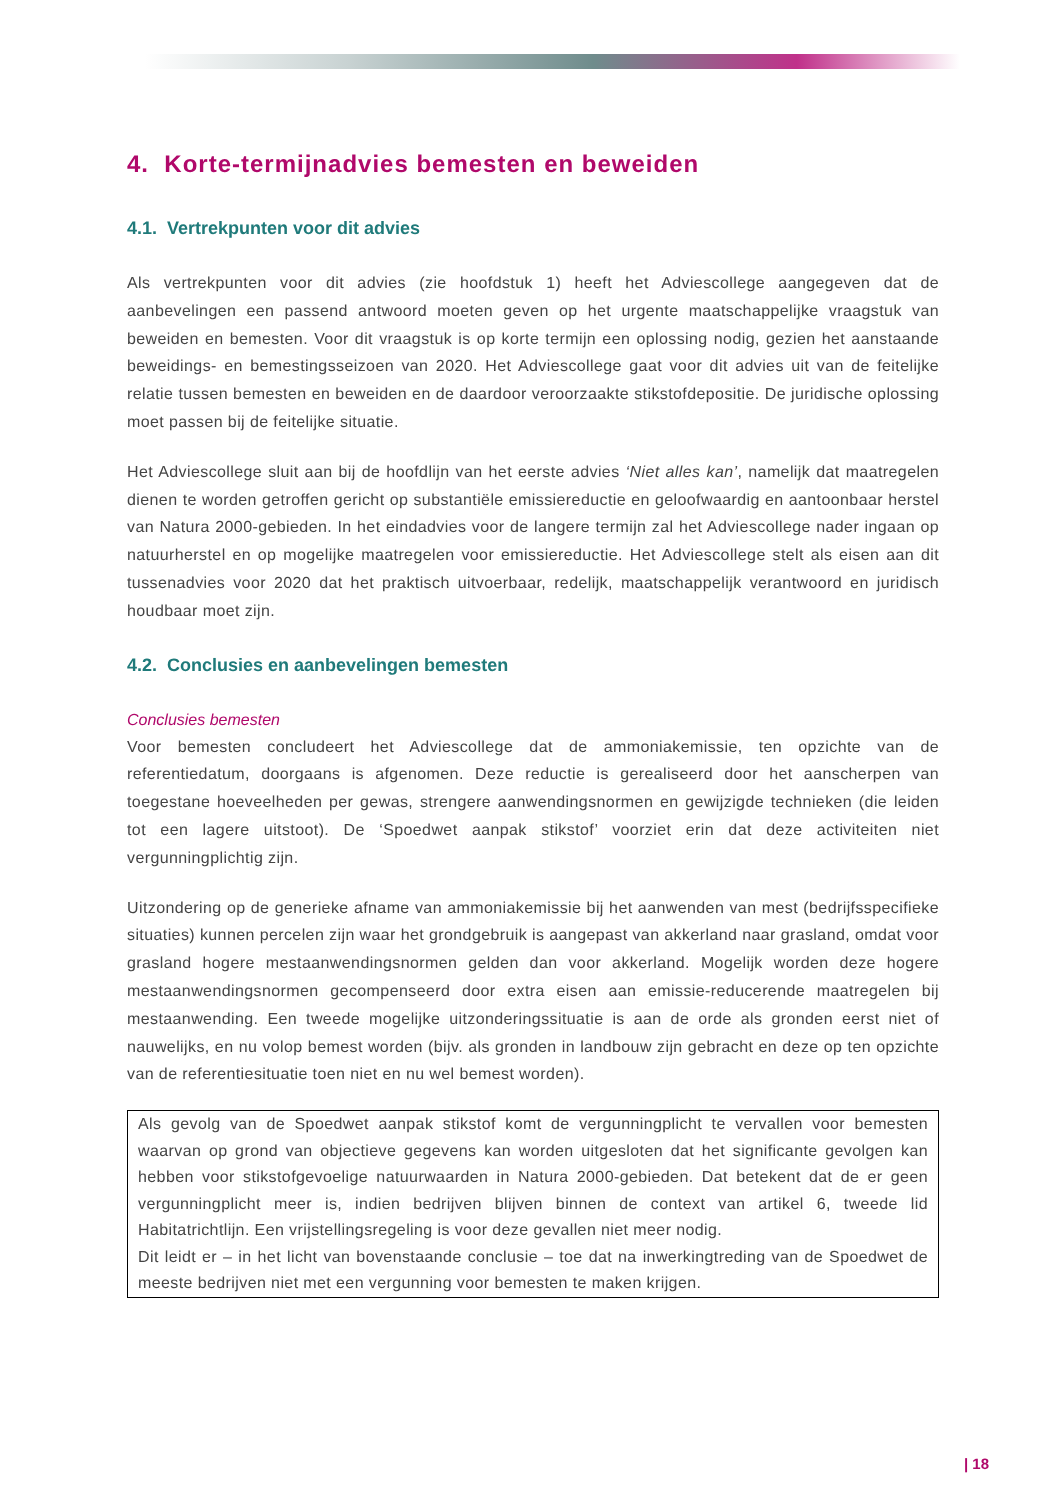4. Korte-termijnadvies bemesten en beweiden
4.1. Vertrekpunten voor dit advies
Als vertrekpunten voor dit advies (zie hoofdstuk 1) heeft het Adviescollege aangegeven dat de aanbevelingen een passend antwoord moeten geven op het urgente maatschappelijke vraagstuk van beweiden en bemesten. Voor dit vraagstuk is op korte termijn een oplossing nodig, gezien het aanstaande beweidings- en bemestingsseizoen van 2020. Het Adviescollege gaat voor dit advies uit van de feitelijke relatie tussen bemesten en beweiden en de daardoor veroorzaakte stikstofdepositie. De juridische oplossing moet passen bij de feitelijke situatie.
Het Adviescollege sluit aan bij de hoofdlijn van het eerste advies ‘Niet alles kan’, namelijk dat maatregelen dienen te worden getroffen gericht op substantiële emissiereductie en geloofwaardig en aantoonbaar herstel van Natura 2000-gebieden. In het eindadvies voor de langere termijn zal het Adviescollege nader ingaan op natuurherstel en op mogelijke maatregelen voor emissiereductie. Het Adviescollege stelt als eisen aan dit tussenadvies voor 2020 dat het praktisch uitvoerbaar, redelijk, maatschappelijk verantwoord en juridisch houdbaar moet zijn.
4.2. Conclusies en aanbevelingen bemesten
Conclusies bemesten
Voor bemesten concludeert het Adviescollege dat de ammoniakemissie, ten opzichte van de referentiedatum, doorgaans is afgenomen. Deze reductie is gerealiseerd door het aanscherpen van toegestane hoeveelheden per gewas, strengere aanwendingsnormen en gewijzigde technieken (die leiden tot een lagere uitstoot). De ‘Spoedwet aanpak stikstof’ voorziet erin dat deze activiteiten niet vergunningplichtig zijn.
Uitzondering op de generieke afname van ammoniakemissie bij het aanwenden van mest (bedrijfsspecifieke situaties) kunnen percelen zijn waar het grondgebruik is aangepast van akkerland naar grasland, omdat voor grasland hogere mestaanwendingsnormen gelden dan voor akkerland. Mogelijk worden deze hogere mestaanwendingsnormen gecompenseerd door extra eisen aan emissie-reducerende maatregelen bij mestaanwending. Een tweede mogelijke uitzonderingssituatie is aan de orde als gronden eerst niet of nauwelijks, en nu volop bemest worden (bijv. als gronden in landbouw zijn gebracht en deze op ten opzichte van de referentiesituatie toen niet en nu wel bemest worden).
Als gevolg van de Spoedwet aanpak stikstof komt de vergunningplicht te vervallen voor bemesten waarvan op grond van objectieve gegevens kan worden uitgesloten dat het significante gevolgen kan hebben voor stikstofgevoelige natuurwaarden in Natura 2000-gebieden. Dat betekent dat de er geen vergunningplicht meer is, indien bedrijven blijven binnen de context van artikel 6, tweede lid Habitatrichtlijn. Een vrijstellingsregeling is voor deze gevallen niet meer nodig.
Dit leidt er – in het licht van bovenstaande conclusie – toe dat na inwerkingtreding van de Spoedwet de meeste bedrijven niet met een vergunning voor bemesten te maken krijgen.
| 18